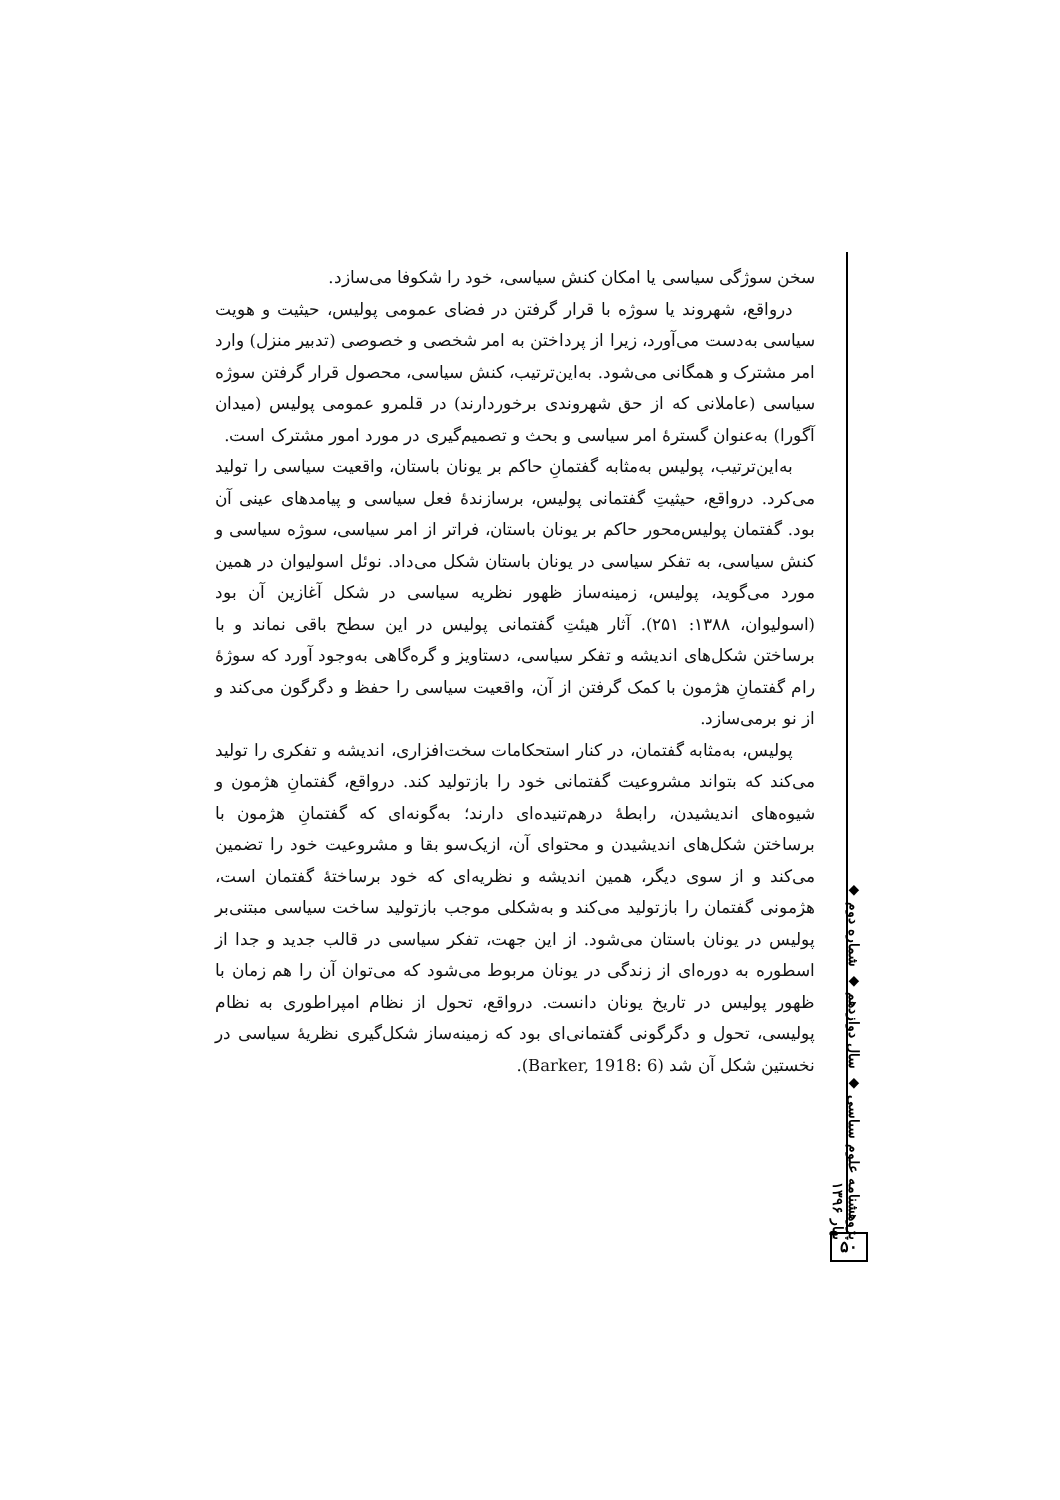سخن سوژگی سیاسی یا امکان کنش سیاسی، خود را شکوفا می‌سازد.
درواقع، شهروند یا سوژه با قرار گرفتن در فضای عمومی پولیس، حیثیت و هویت سیاسی به‌دست می‌آورد، زیرا از پرداختن به امر شخصی و خصوصی (تدبیر منزل) وارد امر مشترک و همگانی می‌شود. به‌این‌ترتیب، کنش سیاسی، محصول قرار گرفتن سوژه سیاسی (عاملانی که از حق شهروندی برخوردارند) در قلمرو عمومی پولیس (میدان آگورا) به‌عنوان گسترهٔ امر سیاسی و بحث و تصمیم‌گیری در مورد امور مشترک است.
به‌این‌ترتیب، پولیس به‌مثابه گفتمانِ حاکم بر یونان باستان، واقعیت سیاسی را تولید می‌کرد. درواقع، حیثیتِ گفتمانی پولیس، برسازندهٔ فعل سیاسی و پیامدهای عینی آن بود. گفتمان پولیس‌محور حاکم بر یونان باستان، فراتر از امر سیاسی، سوژه سیاسی و کنش سیاسی، به تفکر سیاسی در یونان باستان شکل می‌داد. نوئل اسولیوان در همین مورد می‌گوید، پولیس، زمینه‌ساز ظهور نظریه سیاسی در شکل آغازین آن بود (اسولیوان، ۱۳۸۸: ۲۵۱). آثار هیئتِ گفتمانی پولیس در این سطح باقی نماند و با برساختن شکل‌های اندیشه و تفکر سیاسی، دستاویز و گره‌گاهی به‌وجود آورد که سوژهٔ رام گفتمانِ هژمون با کمک گرفتن از آن، واقعیت سیاسی را حفظ و دگرگون می‌کند و از نو برمی‌سازد.
پولیس، به‌مثابه گفتمان، در کنار استحکامات سخت‌افزاری، اندیشه و تفکری را تولید می‌کند که بتواند مشروعیت گفتمانی خود را بازتولید کند. درواقع، گفتمانِ هژمون و شیوه‌های اندیشیدن، رابطهٔ درهم‌تنیده‌ای دارند؛ به‌گونه‌ای که گفتمانِ هژمون با برساختن شکل‌های اندیشیدن و محتوای آن، ازیک‌سو بقا و مشروعیت خود را تضمین می‌کند و از سوی دیگر، همین اندیشه و نظریه‌ای که خود برساختهٔ گفتمان است، هژمونی گفتمان را بازتولید می‌کند و به‌شکلی موجب بازتولید ساخت سیاسی مبتنی‌بر پولیس در یونان باستان می‌شود. از این جهت، تفکر سیاسی در قالب جدید و جدا از اسطوره به دوره‌ای از زندگی در یونان مربوط می‌شود که می‌توان آن را هم زمان با ظهور پولیس در تاریخ یونان دانست. درواقع، تحول از نظام امپراطوری به نظام پولیسی، تحول و دگرگونی گفتمانی‌ای بود که زمینه‌ساز شکل‌گیری نظریهٔ سیاسی در نخستین شکل آن شد (Barker, 1918: 6).
پژوهشنامه علوم سیاسی ◆ سال دوازدهم ◆ شماره دوم ◆ بهار ۱۳۹۶
۵۰